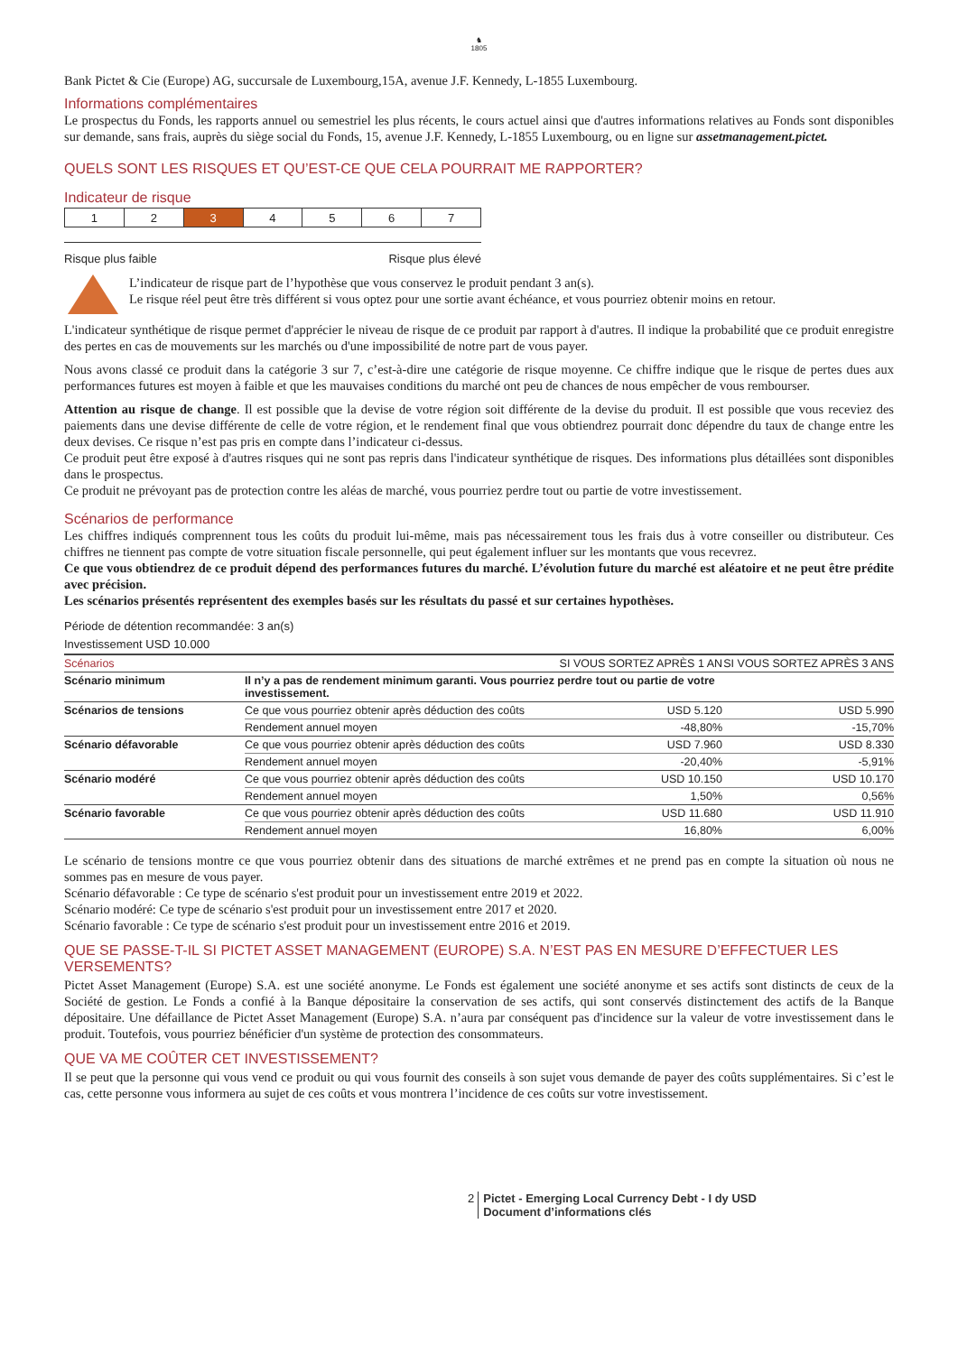♞
1805
Bank Pictet & Cie (Europe) AG, succursale de Luxembourg,15A, avenue J.F. Kennedy, L-1855 Luxembourg.
Informations complémentaires
Le prospectus du Fonds, les rapports annuel ou semestriel les plus récents, le cours actuel ainsi que d'autres informations relatives au Fonds sont disponibles sur demande, sans frais, auprès du siège social du Fonds, 15, avenue J.F. Kennedy, L-1855 Luxembourg, ou en ligne sur assetmanagement.pictet.
QUELS SONT LES RISQUES ET QU’EST-CE QUE CELA POURRAIT ME RAPPORTER?
Indicateur de risque
| 1 | 2 | 3 | 4 | 5 | 6 | 7 |
Risque plus faible Risque plus élevé
L’indicateur de risque part de l’hypothèse que vous conservez le produit pendant 3 an(s).
Le risque réel peut être très différent si vous optez pour une sortie avant échéance, et vous pourriez obtenir moins en retour.
L'indicateur synthétique de risque permet d'apprécier le niveau de risque de ce produit par rapport à d'autres. Il indique la probabilité que ce produit enregistre des pertes en cas de mouvements sur les marchés ou d'une impossibilité de notre part de vous payer.
Nous avons classé ce produit dans la catégorie 3 sur 7, c’est-à-dire une catégorie de risque moyenne. Ce chiffre indique que le risque de pertes dues aux performances futures est moyen à faible et que les mauvaises conditions du marché ont peu de chances de nous empêcher de vous rembourser.
Attention au risque de change. Il est possible que la devise de votre région soit différente de la devise du produit. Il est possible que vous receviez des paiements dans une devise différente de celle de votre région, et le rendement final que vous obtiendrez pourrait donc dépendre du taux de change entre les deux devises. Ce risque n’est pas pris en compte dans l’indicateur ci-dessus.
Ce produit peut être exposé à d'autres risques qui ne sont pas repris dans l'indicateur synthétique de risques. Des informations plus détaillées sont disponibles dans le prospectus.
Ce produit ne prévoyant pas de protection contre les aléas de marché, vous pourriez perdre tout ou partie de votre investissement.
Scénarios de performance
Les chiffres indiqués comprennent tous les coûts du produit lui-même, mais pas nécessairement tous les frais dus à votre conseiller ou distributeur. Ces chiffres ne tiennent pas compte de votre situation fiscale personnelle, qui peut également influer sur les montants que vous recevrez.
Ce que vous obtiendrez de ce produit dépend des performances futures du marché. L’évolution future du marché est aléatoire et ne peut être prédite avec précision.
Les scénarios présentés représentent des exemples basés sur les résultats du passé et sur certaines hypothèses.
Période de détention recommandée: 3 an(s)
Investissement USD 10.000
| Scénarios | | SI VOUS SORTEZ APRÈS 1 AN | SI VOUS SORTEZ APRÈS 3 ANS |
| --- | --- | --- | --- |
| Scénario minimum | Il n’y a pas de rendement minimum garanti. Vous pourriez perdre tout ou partie de votre investissement. | | |
| Scénarios de tensions | Ce que vous pourriez obtenir après déduction des coûts | USD 5.120 | USD 5.990 |
| | Rendement annuel moyen | -48,80% | -15,70% |
| Scénario défavorable | Ce que vous pourriez obtenir après déduction des coûts | USD 7.960 | USD 8.330 |
| | Rendement annuel moyen | -20,40% | -5,91% |
| Scénario modéré | Ce que vous pourriez obtenir après déduction des coûts | USD 10.150 | USD 10.170 |
| | Rendement annuel moyen | 1,50% | 0,56% |
| Scénario favorable | Ce que vous pourriez obtenir après déduction des coûts | USD 11.680 | USD 11.910 |
| | Rendement annuel moyen | 16,80% | 6,00% |
Le scénario de tensions montre ce que vous pourriez obtenir dans des situations de marché extrêmes et ne prend pas en compte la situation où nous ne sommes pas en mesure de vous payer.
Scénario défavorable : Ce type de scénario s'est produit pour un investissement entre 2019 et 2022.
Scénario modéré: Ce type de scénario s'est produit pour un investissement entre 2017 et 2020.
Scénario favorable : Ce type de scénario s'est produit pour un investissement entre 2016 et 2019.
QUE SE PASSE-T-IL SI PICTET ASSET MANAGEMENT (EUROPE) S.A. N’EST PAS EN MESURE D’EFFECTUER LES VERSEMENTS?
Pictet Asset Management (Europe) S.A. est une société anonyme. Le Fonds est également une société anonyme et ses actifs sont distincts de ceux de la Société de gestion. Le Fonds a confié à la Banque dépositaire la conservation de ses actifs, qui sont conservés distinctement des actifs de la Banque dépositaire. Une défaillance de Pictet Asset Management (Europe) S.A. n’aura par conséquent pas d'incidence sur la valeur de votre investissement dans le produit. Toutefois, vous pourriez bénéficier d'un système de protection des consommateurs.
QUE VA ME COÛTER CET INVESTISSEMENT?
Il se peut que la personne qui vous vend ce produit ou qui vous fournit des conseils à son sujet vous demande de payer des coûts supplémentaires. Si c’est le cas, cette personne vous informera au sujet de ces coûts et vous montrera l’incidence de ces coûts sur votre investissement.
2 Pictet - Emerging Local Currency Debt - I dy USD
Document d’informations clés